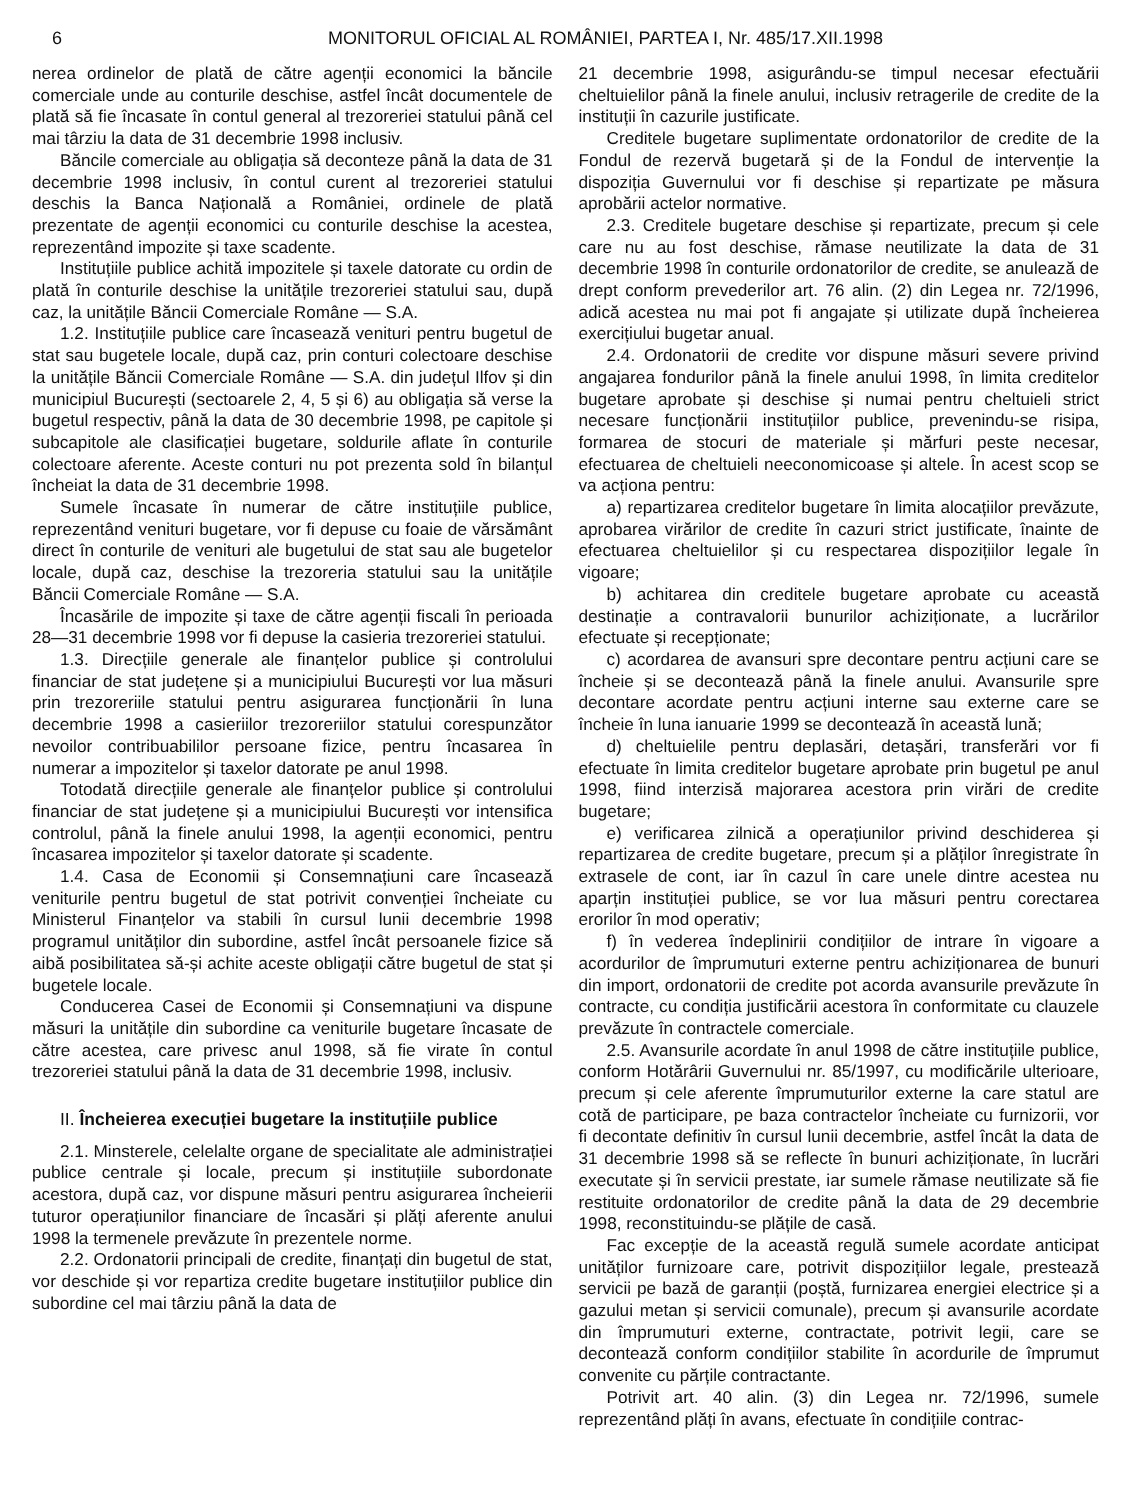6 MONITORUL OFICIAL AL ROMÂNIEI, PARTEA I, Nr. 485/17.XII.1998
nerea ordinelor de plată de către agenții economici la băncile comerciale unde au conturile deschise, astfel încât documentele de plată să fie încasate în contul general al trezoreriei statului până cel mai târziu la data de 31 decembrie 1998 inclusiv.
Băncile comerciale au obligația să deconteze până la data de 31 decembrie 1998 inclusiv, în contul curent al trezoreriei statului deschis la Banca Națională a României, ordinele de plată prezentate de agenții economici cu conturile deschise la acestea, reprezentând impozite și taxe scadente.
Instituțiile publice achită impozitele și taxele datorate cu ordin de plată în conturile deschise la unitățile trezoreriei statului sau, după caz, la unitățile Băncii Comerciale Române — S.A.
1.2. Instituțiile publice care încasează venituri pentru bugetul de stat sau bugetele locale, după caz, prin conturi colectoare deschise la unitățile Băncii Comerciale Române — S.A. din județul Ilfov și din municipiul București (sectoarele 2, 4, 5 și 6) au obligația să verse la bugetul respectiv, până la data de 30 decembrie 1998, pe capitole și subcapitole ale clasificației bugetare, soldurile aflate în conturile colectoare aferente. Aceste conturi nu pot prezenta sold în bilanțul încheiat la data de 31 decembrie 1998.
Sumele încasate în numerar de către instituțiile publice, reprezentând venituri bugetare, vor fi depuse cu foaie de vărsământ direct în conturile de venituri ale bugetului de stat sau ale bugetelor locale, după caz, deschise la trezoreria statului sau la unitățile Băncii Comerciale Române — S.A.
Încasările de impozite și taxe de către agenții fiscali în perioada 28—31 decembrie 1998 vor fi depuse la casieria trezoreriei statului.
1.3. Direcțiile generale ale finanțelor publice și controlului financiar de stat județene și a municipiului București vor lua măsuri prin trezoreriile statului pentru asigurarea funcționării în luna decembrie 1998 a casieriilor trezoreriilor statului corespunzător nevoilor contribuabililor persoane fizice, pentru încasarea în numerar a impozitelor și taxelor datorate pe anul 1998.
Totodată direcțiile generale ale finanțelor publice și controlului financiar de stat județene și a municipiului București vor intensifica controlul, până la finele anului 1998, la agenții economici, pentru încasarea impozitelor și taxelor datorate și scadente.
1.4. Casa de Economii și Consemnațiuni care încasează veniturile pentru bugetul de stat potrivit convenției încheiate cu Ministerul Finanțelor va stabili în cursul lunii decembrie 1998 programul unităților din subordine, astfel încât persoanele fizice să aibă posibilitatea să-și achite aceste obligații către bugetul de stat și bugetele locale.
Conducerea Casei de Economii și Consemnațiuni va dispune măsuri la unitățile din subordine ca veniturile bugetare încasate de către acestea, care privesc anul 1998, să fie virate în contul trezoreriei statului până la data de 31 decembrie 1998, inclusiv.
II. Încheierea execuției bugetare la instituțiile publice
2.1. Minsterele, celelalte organe de specialitate ale administrației publice centrale și locale, precum și instituțiile subordonate acestora, după caz, vor dispune măsuri pentru asigurarea încheierii tuturor operațiunilor financiare de încasări și plăți aferente anului 1998 la termenele prevăzute în prezentele norme.
2.2. Ordonatorii principali de credite, finanțați din bugetul de stat, vor deschide și vor repartiza credite bugetare instituțiilor publice din subordine cel mai târziu până la data de
21 decembrie 1998, asigurându-se timpul necesar efectuării cheltuielilor până la finele anului, inclusiv retragerile de credite de la instituții în cazurile justificate.
Creditele bugetare suplimentate ordonatorilor de credite de la Fondul de rezervă bugetară și de la Fondul de intervenție la dispoziția Guvernului vor fi deschise și repartizate pe măsura aprobării actelor normative.
2.3. Creditele bugetare deschise și repartizate, precum și cele care nu au fost deschise, rămase neutilizate la data de 31 decembrie 1998 în conturile ordonatorilor de credite, se anulează de drept conform prevederilor art. 76 alin. (2) din Legea nr. 72/1996, adică acestea nu mai pot fi angajate și utilizate după încheierea exercițiului bugetar anual.
2.4. Ordonatorii de credite vor dispune măsuri severe privind angajarea fondurilor până la finele anului 1998, în limita creditelor bugetare aprobate și deschise și numai pentru cheltuieli strict necesare funcționării instituțiilor publice, prevenindu-se risipa, formarea de stocuri de materiale și mărfuri peste necesar, efectuarea de cheltuieli neeconomicoase și altele. În acest scop se va acționa pentru:
a) repartizarea creditelor bugetare în limita alocațiilor prevăzute, aprobarea virărilor de credite în cazuri strict justificate, înainte de efectuarea cheltuielilor și cu respectarea dispozițiilor legale în vigoare;
b) achitarea din creditele bugetare aprobate cu această destinație a contravalorii bunurilor achiziționate, a lucrărilor efectuate și recepționate;
c) acordarea de avansuri spre decontare pentru acțiuni care se încheie și se decontează până la finele anului. Avansurile spre decontare acordate pentru acțiuni interne sau externe care se încheie în luna ianuarie 1999 se decontează în această lună;
d) cheltuielile pentru deplasări, detașări, transferări vor fi efectuate în limita creditelor bugetare aprobate prin bugetul pe anul 1998, fiind interzisă majorarea acestora prin virări de credite bugetare;
e) verificarea zilnică a operațiunilor privind deschiderea și repartizarea de credite bugetare, precum și a plăților înregistrate în extrasele de cont, iar în cazul în care unele dintre acestea nu aparțin instituției publice, se vor lua măsuri pentru corectarea erorilor în mod operativ;
f) în vederea îndeplinirii condițiilor de intrare în vigoare a acordurilor de împrumuturi externe pentru achiziționarea de bunuri din import, ordonatorii de credite pot acorda avansurile prevăzute în contracte, cu condiția justificării acestora în conformitate cu clauzele prevăzute în contractele comerciale.
2.5. Avansurile acordate în anul 1998 de către instituțiile publice, conform Hotărârii Guvernului nr. 85/1997, cu modificările ulterioare, precum și cele aferente împrumuturilor externe la care statul are cotă de participare, pe baza contractelor încheiate cu furnizorii, vor fi decontate definitiv în cursul lunii decembrie, astfel încât la data de 31 decembrie 1998 să se reflecte în bunuri achiziționate, în lucrări executate și în servicii prestate, iar sumele rămase neutilizate să fie restituite ordonatorilor de credite până la data de 29 decembrie 1998, reconstituindu-se plățile de casă.
Fac excepție de la această regulă sumele acordate anticipat unităților furnizoare care, potrivit dispozițiilor legale, prestează servicii pe bază de garanții (poștă, furnizarea energiei electrice și a gazului metan și servicii comunale), precum și avansurile acordate din împrumuturi externe, contractate, potrivit legii, care se decontează conform condițiilor stabilite în acordurile de împrumut convenite cu părțile contractante.
Potrivit art. 40 alin. (3) din Legea nr. 72/1996, sumele reprezentând plăți în avans, efectuate în condițiile contrac-